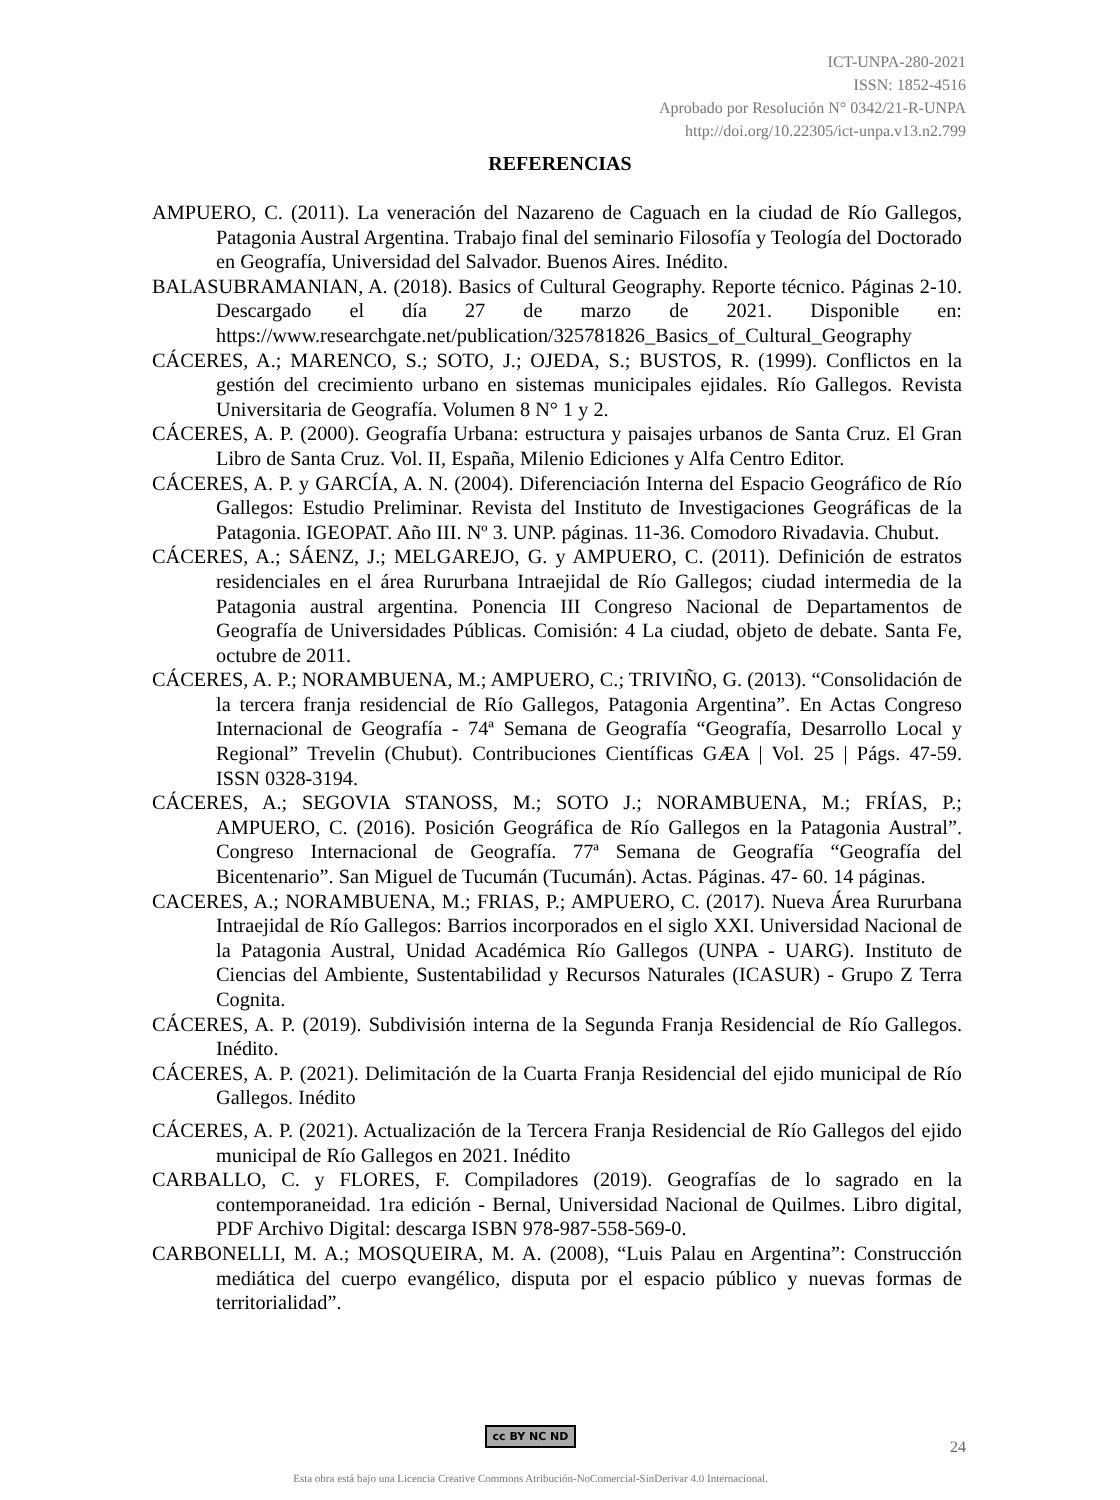ICT-UNPA-280-2021
ISSN: 1852-4516
Aprobado por Resolución N° 0342/21-R-UNPA
http://doi.org/10.22305/ict-unpa.v13.n2.799
REFERENCIAS
AMPUERO, C. (2011). La veneración del Nazareno de Caguach en la ciudad de Río Gallegos, Patagonia Austral Argentina. Trabajo final del seminario Filosofía y Teología del Doctorado en Geografía, Universidad del Salvador. Buenos Aires. Inédito.
BALASUBRAMANIAN, A. (2018). Basics of Cultural Geography. Reporte técnico. Páginas 2-10. Descargado el día 27 de marzo de 2021. Disponible en: https://www.researchgate.net/publication/325781826_Basics_of_Cultural_Geography
CÁCERES, A.; MARENCO, S.; SOTO, J.; OJEDA, S.; BUSTOS, R. (1999). Conflictos en la gestión del crecimiento urbano en sistemas municipales ejidales. Río Gallegos. Revista Universitaria de Geografía. Volumen 8 N° 1 y 2.
CÁCERES, A. P. (2000). Geografía Urbana: estructura y paisajes urbanos de Santa Cruz. El Gran Libro de Santa Cruz. Vol. II, España, Milenio Ediciones y Alfa Centro Editor.
CÁCERES, A. P. y GARCÍA, A. N. (2004). Diferenciación Interna del Espacio Geográfico de Río Gallegos: Estudio Preliminar. Revista del Instituto de Investigaciones Geográficas de la Patagonia. IGEOPAT. Año III. Nº 3. UNP. páginas. 11-36. Comodoro Rivadavia. Chubut.
CÁCERES, A.; SÁENZ, J.; MELGAREJO, G. y AMPUERO, C. (2011). Definición de estratos residenciales en el área Rururbana Intraejidal de Río Gallegos; ciudad intermedia de la Patagonia austral argentina. Ponencia III Congreso Nacional de Departamentos de Geografía de Universidades Públicas. Comisión: 4 La ciudad, objeto de debate. Santa Fe, octubre de 2011.
CÁCERES, A. P.; NORAMBUENA, M.; AMPUERO, C.; TRIVIÑO, G. (2013). “Consolidación de la tercera franja residencial de Río Gallegos, Patagonia Argentina”. En Actas Congreso Internacional de Geografía - 74ª Semana de Geografía “Geografía, Desarrollo Local y Regional” Trevelin (Chubut). Contribuciones Científicas GÆA | Vol. 25 | Págs. 47-59. ISSN 0328-3194.
CÁCERES, A.; SEGOVIA STANOSS, M.; SOTO J.; NORAMBUENA, M.; FRÍAS, P.; AMPUERO, C. (2016). Posición Geográfica de Río Gallegos en la Patagonia Austral”. Congreso Internacional de Geografía. 77ª Semana de Geografía “Geografía del Bicentenario”. San Miguel de Tucumán (Tucumán). Actas. Páginas. 47- 60. 14 páginas.
CACERES, A.; NORAMBUENA, M.; FRIAS, P.; AMPUERO, C. (2017). Nueva Área Rururbana Intraejidal de Río Gallegos: Barrios incorporados en el siglo XXI. Universidad Nacional de la Patagonia Austral, Unidad Académica Río Gallegos (UNPA - UARG). Instituto de Ciencias del Ambiente, Sustentabilidad y Recursos Naturales (ICASUR) - Grupo Z Terra Cognita.
CÁCERES, A. P. (2019). Subdivisión interna de la Segunda Franja Residencial de Río Gallegos. Inédito.
CÁCERES, A. P. (2021). Delimitación de la Cuarta Franja Residencial del ejido municipal de Río Gallegos. Inédito
CÁCERES, A. P. (2021). Actualización de la Tercera Franja Residencial de Río Gallegos del ejido municipal de Río Gallegos en 2021. Inédito
CARBALLO, C. y FLORES, F. Compiladores (2019). Geografías de lo sagrado en la contemporaneidad. 1ra edición - Bernal, Universidad Nacional de Quilmes. Libro digital, PDF Archivo Digital: descarga ISBN 978-987-558-569-0.
CARBONELLI, M. A.; MOSQUEIRA, M. A. (2008), “Luis Palau en Argentina”: Construcción mediática del cuerpo evangélico, disputa por el espacio público y nuevas formas de territorialidad”.
cc BY NC ND
24
Esta obra está bajo una Licencia Creative Commons Atribución-NoComercial-SinDerivar 4.0 Internacional.